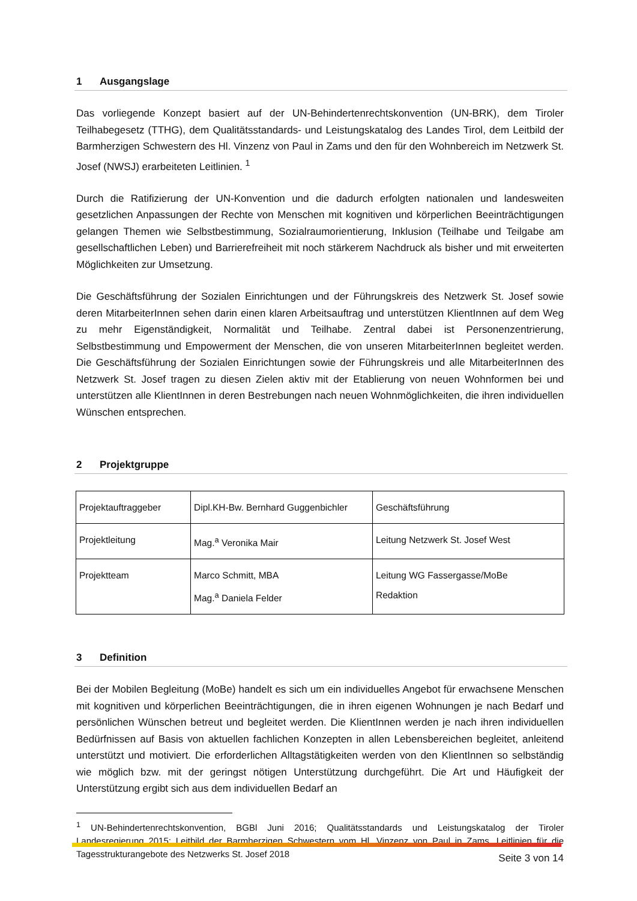1 Ausgangslage
Das vorliegende Konzept basiert auf der UN-Behindertenrechtskonvention (UN-BRK), dem Tiroler Teilhabegesetz (TTHG), dem Qualitätsstandards- und Leistungskatalog des Landes Tirol, dem Leitbild der Barmherzigen Schwestern des Hl. Vinzenz von Paul in Zams und den für den Wohnbereich im Netzwerk St. Josef (NWSJ) erarbeiteten Leitlinien. <sup>1</sup>
Durch die Ratifizierung der UN-Konvention und die dadurch erfolgten nationalen und landesweiten gesetzlichen Anpassungen der Rechte von Menschen mit kognitiven und körperlichen Beeinträchtigungen gelangen Themen wie Selbstbestimmung, Sozialraumorientierung, Inklusion (Teilhabe und Teilgabe am gesellschaftlichen Leben) und Barrierefreiheit mit noch stärkerem Nachdruck als bisher und mit erweiterten Möglichkeiten zur Umsetzung.
Die Geschäftsführung der Sozialen Einrichtungen und der Führungskreis des Netzwerk St. Josef sowie deren MitarbeiterInnen sehen darin einen klaren Arbeitsauftrag und unterstützen KlientInnen auf dem Weg zu mehr Eigenständigkeit, Normalität und Teilhabe. Zentral dabei ist Personenzentrierung, Selbstbestimmung und Empowerment der Menschen, die von unseren MitarbeiterInnen begleitet werden. Die Geschäftsführung der Sozialen Einrichtungen sowie der Führungskreis und alle MitarbeiterInnen des Netzwerk St. Josef tragen zu diesen Zielen aktiv mit der Etablierung von neuen Wohnformen bei und unterstützen alle KlientInnen in deren Bestrebungen nach neuen Wohnmöglichkeiten, die ihren individuellen Wünschen entsprechen.
2 Projektgruppe
| Projektauftraggeber | Dipl.KH-Bw. Bernhard Guggenbichler | Geschäftsführung |
| Projektleitung | Mag.<sup>a</sup> Veronika Mair | Leitung Netzwerk St. Josef West |
| Projektteam | Marco Schmitt, MBA Mag.<sup>a</sup> Daniela Felder | Leitung WG Fassergasse/MoBe Redaktion |
3 Definition
Bei der Mobilen Begleitung (MoBe) handelt es sich um ein individuelles Angebot für erwachsene Menschen mit kognitiven und körperlichen Beeinträchtigungen, die in ihren eigenen Wohnungen je nach Bedarf und persönlichen Wünschen betreut und begleitet werden. Die KlientInnen werden je nach ihren individuellen Bedürfnissen auf Basis von aktuellen fachlichen Konzepten in allen Lebensbereichen begleitet, anleitend unterstützt und motiviert. Die erforderlichen Alltagstätigkeiten werden von den KlientInnen so selbständig wie möglich bzw. mit der geringst nötigen Unterstützung durchgeführt. Die Art und Häufigkeit der Unterstützung ergibt sich aus dem individuellen Bedarf an
<sup>1</sup> UN-Behindertenrechtskonvention, BGBl Juni 2016; Qualitätsstandards und Leistungskatalog der Tiroler Landesregierung 2015; Leitbild der Barmherzigen Schwestern vom Hl. Vinzenz von Paul in Zams, Leitlinien für die Tagesstrukturangebote des Netzwerks St. Josef 2018
Seite 3 von 14